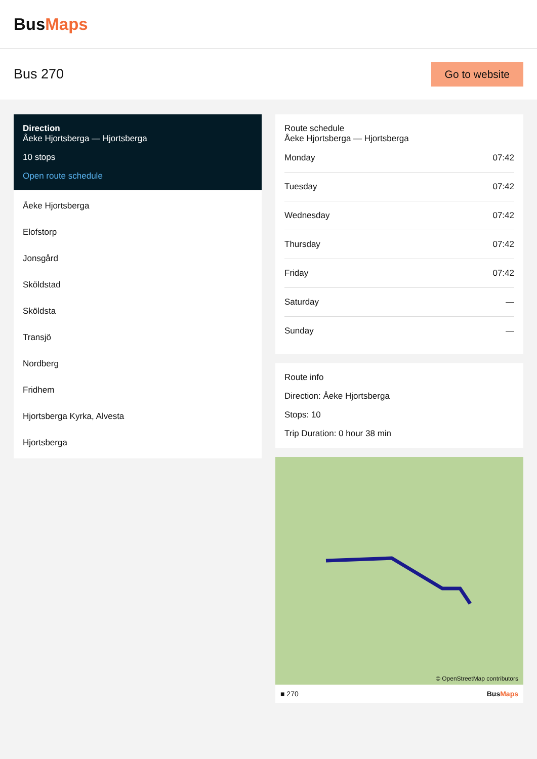BusMaps
Bus 270
Go to website
Direction
Åeke Hjortsberga — Hjortsberga
10 stops
Open route schedule
Åeke Hjortsberga
Elofstorp
Jonsgård
Sköldstad
Sköldsta
Transjö
Nordberg
Fridhem
Hjortsberga Kyrka, Alvesta
Hjortsberga
Route schedule
Åeke Hjortsberga — Hjortsberga
| Monday | 07:42 |
| Tuesday | 07:42 |
| Wednesday | 07:42 |
| Thursday | 07:42 |
| Friday | 07:42 |
| Saturday | — |
| Sunday | — |
Route info
Direction: Åeke Hjortsberga
Stops: 10
Trip Duration: 0 hour 38 min
© OpenStreetMap contributors
■ 270 BusMaps